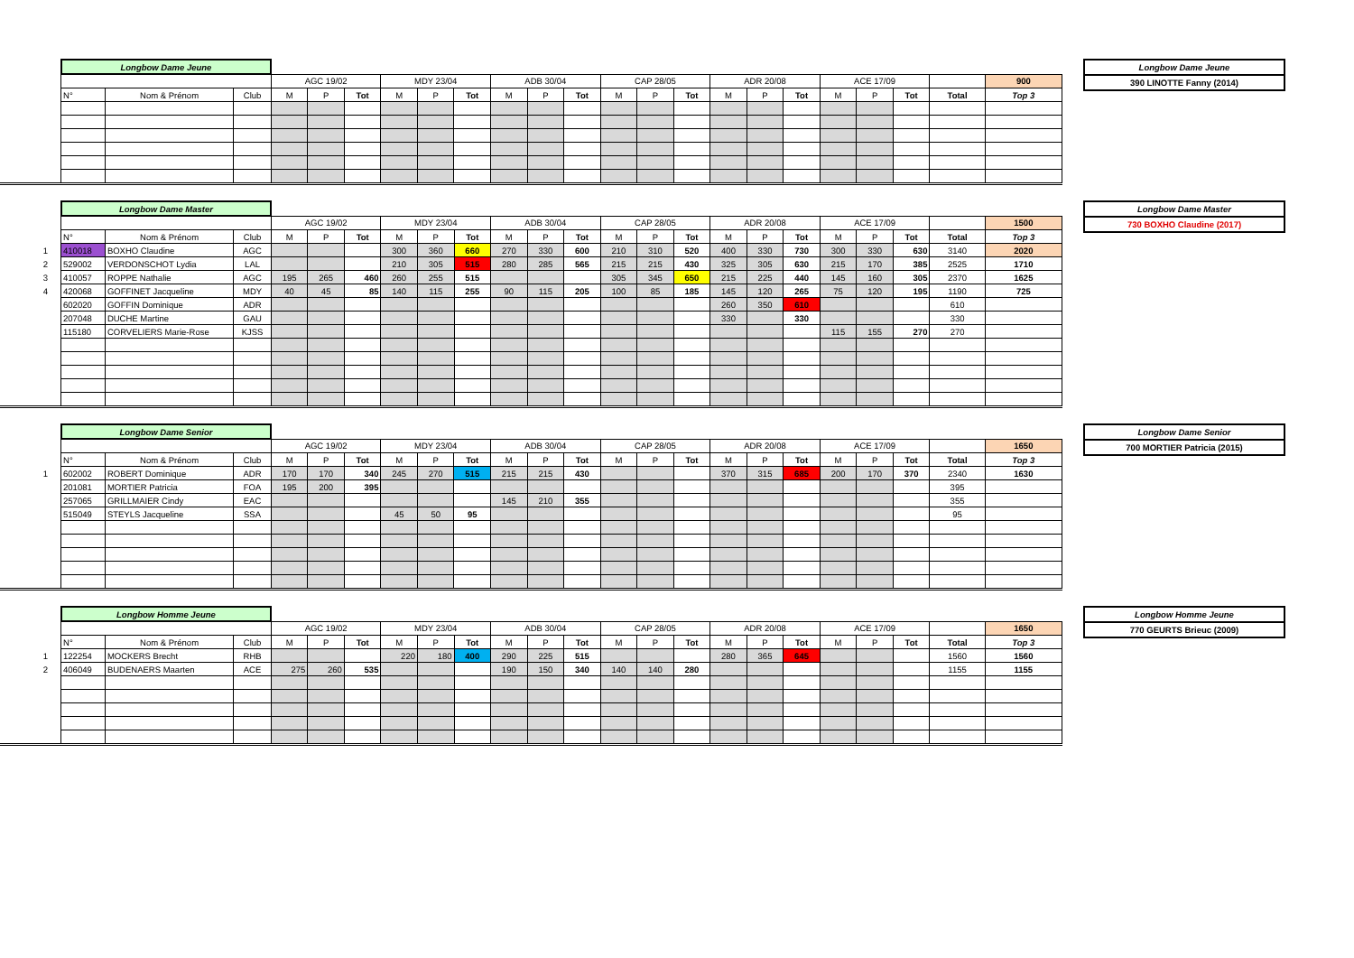| | Longbow Dame Jeune | | | | | | | | | | | | | | | | | | | | | | |
| | | | | AGC 19/02 | | | MDY 23/04 | | | ADB 30/04 | | | CAP 28/05 | | | ADR 20/08 | | | ACE 17/09 | | | | 900 |
| | N° | Nom & Prénom | Club | M | P | Tot | M | P | Tot | M | P | Tot | M | P | Tot | M | P | Tot | M | P | Tot | Total | Top 3 |
| Longbow Dame Jeune |
| 390 LINOTTE Fanny (2014) |
| | Longbow Dame Master | | | | | | | | | | | | | | | | | | | | | | |
| | | | | AGC 19/02 | | | MDY 23/04 | | | ADB 30/04 | | | CAP 28/05 | | | ADR 20/08 | | | ACE 17/09 | | | | 1500 |
| | N° | Nom & Prénom | Club | M | P | Tot | M | P | Tot | M | P | Tot | M | P | Tot | M | P | Tot | M | P | Tot | Total | Top 3 |
| 1 | 410018 | BOXHO Claudine | AGC | | | | 300 | 360 | 660 | 270 | 330 | 600 | 210 | 310 | 520 | 400 | 330 | 730 | 300 | 330 | 630 | 3140 | 2020 |
| 2 | 529002 | VERDONSCHOT Lydia | LAL | | | | 210 | 305 | 515 | 280 | 285 | 565 | 215 | 215 | 430 | 325 | 305 | 630 | 215 | 170 | 385 | 2525 | 1710 |
| 3 | 410057 | ROPPE Nathalie | AGC | 195 | 265 | 460 | 260 | 255 | 515 | | | | 305 | 345 | 650 | 215 | 225 | 440 | 145 | 160 | 305 | 2370 | 1625 |
| 4 | 420068 | GOFFINET Jacqueline | MDY | 40 | 45 | 85 | 140 | 115 | 255 | 90 | 115 | 205 | 100 | 85 | 185 | 145 | 120 | 265 | 75 | 120 | 195 | 1190 | 725 |
| | 602020 | GOFFIN Dominique | ADR | | | | | | | | | | | | | 260 | 350 | 610 | | | | 610 | |
| | 207048 | DUCHE Martine | GAU | | | | | | | | | | | | | 330 | | 330 | | | | 330 | |
| | 115180 | CORVELIERS Marie-Rose | KJSS | | | | | | | | | | | | | | | | 115 | 155 | 270 | 270 | |
| Longbow Dame Master |
| 730 BOXHO Claudine (2017) |
| | Longbow Dame Senior | | | | | | | | | | | | | | | | | | | | | | |
| | | | | AGC 19/02 | | | MDY 23/04 | | | ADB 30/04 | | | CAP 28/05 | | | ADR 20/08 | | | ACE 17/09 | | | | 1650 |
| | N° | Nom & Prénom | Club | M | P | Tot | M | P | Tot | M | P | Tot | M | P | Tot | M | P | Tot | M | P | Tot | Total | Top 3 |
| 1 | 602002 | ROBERT Dominique | ADR | 170 | 170 | 340 | 245 | 270 | 515 | 215 | 215 | 430 | | | | 370 | 315 | 685 | 200 | 170 | 370 | 2340 | 1630 |
| | 201081 | MORTIER Patricia | FOA | 195 | 200 | 395 | | | | | | | | | | | | | | | | 395 | |
| | 257065 | GRILLMAIER Cindy | EAC | | | | | | | 145 | 210 | 355 | | | | | | | | | | 355 | |
| | 515049 | STEYLS Jacqueline | SSA | | | | 45 | 50 | 95 | | | | | | | | | | | | | 95 | |
| Longbow Dame Senior |
| 700 MORTIER Patricia (2015) |
| | Longbow Homme Jeune | | | | | | | | | | | | | | | | | | | | | | |
| | | | | AGC 19/02 | | | MDY 23/04 | | | ADB 30/04 | | | CAP 28/05 | | | ADR 20/08 | | | ACE 17/09 | | | | 1650 |
| | N° | Nom & Prénom | Club | M | P | Tot | M | P | Tot | M | P | Tot | M | P | Tot | M | P | Tot | M | P | Tot | Total | Top 3 |
| 1 | 122254 | MOCKERS Brecht | RHB | | | | 220 | 180 | 400 | 290 | 225 | 515 | | | | 280 | 365 | 645 | | | | 1560 | 1560 |
| 2 | 406049 | BUDENAERS Maarten | ACE | 275 | 260 | 535 | | | | 190 | 150 | 340 | 140 | 140 | 280 | | | | | | | 1155 | 1155 |
| Longbow Homme Jeune |
| 770 GEURTS Brieuc (2009) |